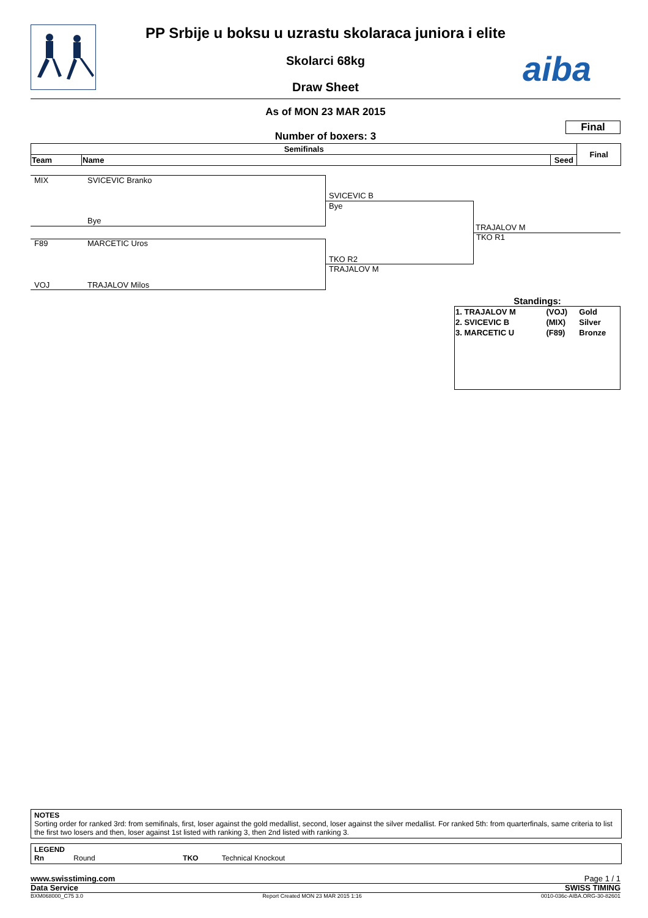PP Srbije u boksu u uzrastu skolaraca juniora i elite
Skolarci 68kg
Draw Sheet
aiba
As of MON 23 MAR 2015
Final
Number of boxers: 3
| Semifinals | | | Final |
| --- | --- | --- | --- |
| Team | Name | Seed | |
MIX SVICEVIC Branko
Bye
F89 MARCETIC Uros
VOJ TRAJALOV Milos
SVICEVIC B
Bye
TKO R2
TRAJALOV M
TRAJALOV M
TKO R1
Standings:
| 1. TRAJALOV M | (VOJ) | Gold |
| 2. SVICEVIC B | (MIX) | Silver |
| 3. MARCETIC U | (F89) | Bronze |
NOTES
Sorting order for ranked 3rd: from semifinals, first, loser against the gold medallist, second, loser against the silver medallist. For ranked 5th: from quarterfinals, same criteria to list the first two losers and then, loser against 1st listed with ranking 3, then 2nd listed with ranking 3.
LEGEND
Rn Round TKO Technical Knockout
www.swisstiming.com Page 1 / 1
Data Service SWISS TIMING
BXM068000_C75 3.0 Report Created MON 23 MAR 2015 1:16 0010-036c-AIBA.ORG-30-82601